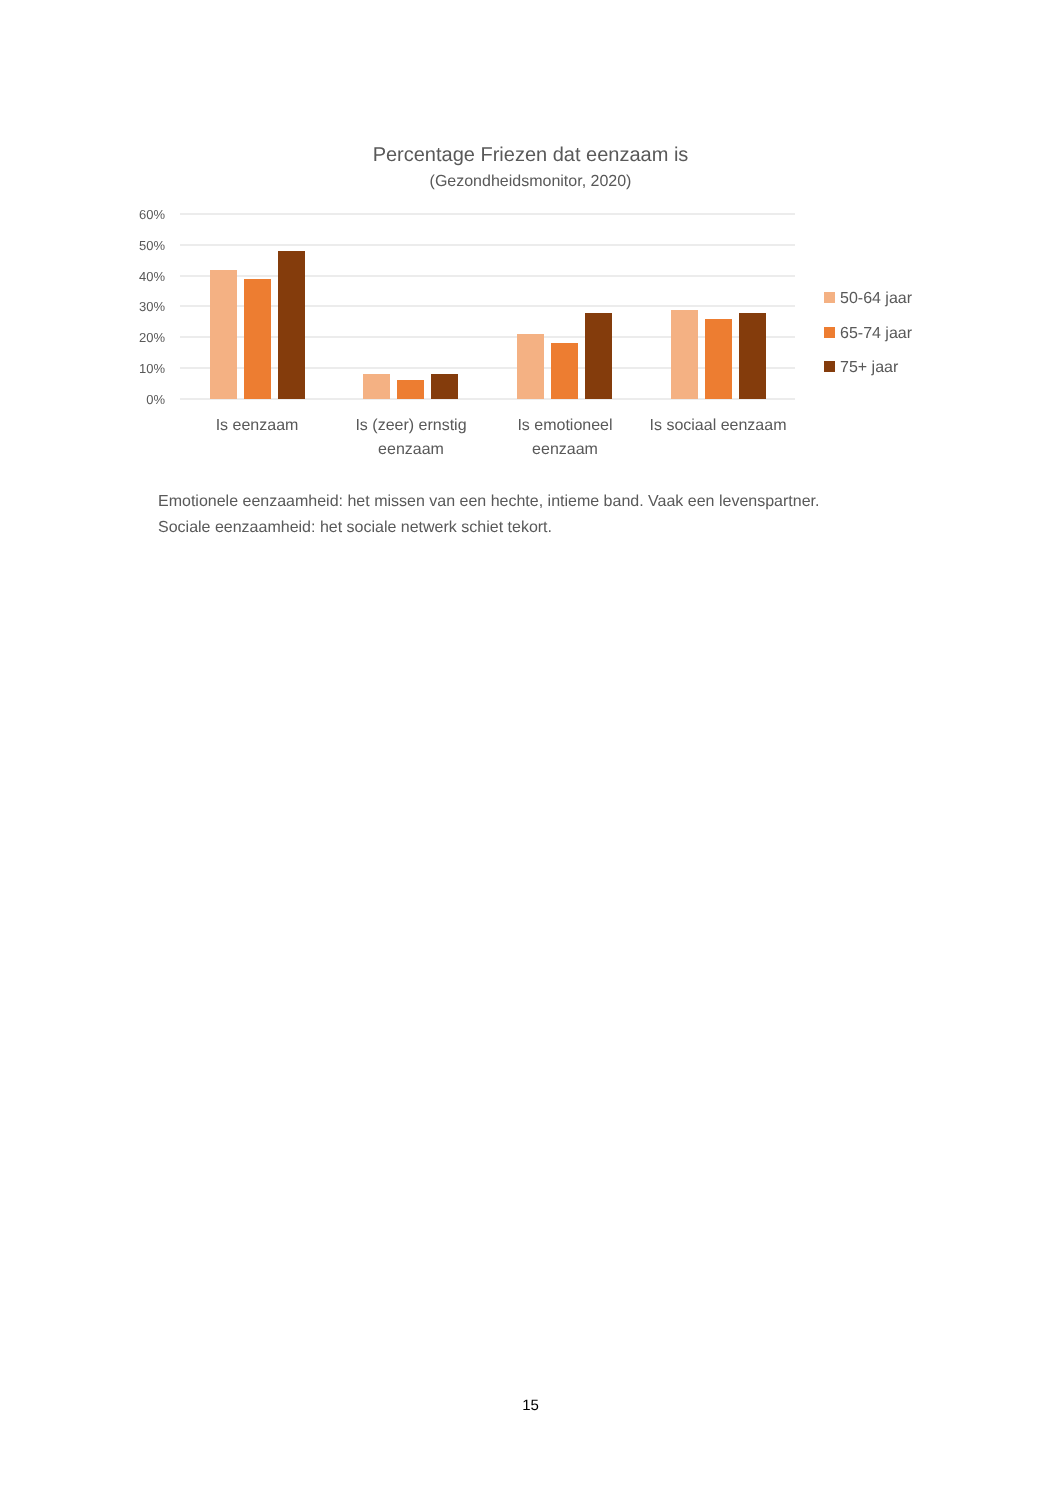Percentage Friezen dat eenzaam is
(Gezondheidsmonitor, 2020)
60%
50%
40%
30%
20%
10%
0%
Is eenzaam
Is (zeer) ernstig
eenzaam
Is emotioneel
eenzaam
Is sociaal eenzaam
50-64 jaar
65-74 jaar
75+ jaar
Emotionele eenzaamheid: het missen van een hechte, intieme band. Vaak een levenspartner.
Sociale eenzaamheid: het sociale netwerk schiet tekort.
15